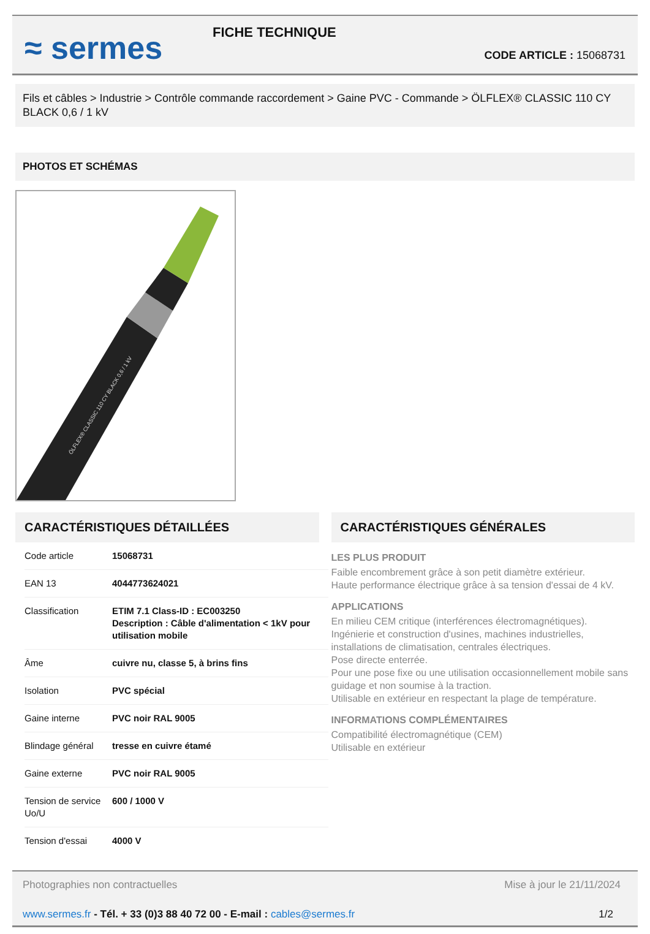≈ sermes
FICHE TECHNIQUE
CODE ARTICLE : 15068731
Fils et câbles > Industrie > Contrôle commande raccordement > Gaine PVC - Commande > ÖLFLEX® CLASSIC 110 CY BLACK 0,6 / 1 kV
PHOTOS ET SCHÉMAS
ÖLFLEX® CLASSIC 110 CY BLACK 0,6 / 1 kV
CARACTÉRISTIQUES DÉTAILLÉES
| Code article | 15068731 |
| EAN 13 | 4044773624021 |
| Classification | ETIM 7.1 Class-ID : EC003250 Description : Câble d'alimentation < 1kV pour utilisation mobile |
| Âme | cuivre nu, classe 5, à brins fins |
| Isolation | PVC spécial |
| Gaine interne | PVC noir RAL 9005 |
| Blindage général | tresse en cuivre étamé |
| Gaine externe | PVC noir RAL 9005 |
| Tension de service Uo/U | 600 / 1000 V |
| Tension d'essai | 4000 V |
CARACTÉRISTIQUES GÉNÉRALES
LES PLUS PRODUIT
Faible encombrement grâce à son petit diamètre extérieur.
Haute performance électrique grâce à sa tension d'essai de 4 kV.
APPLICATIONS
En milieu CEM critique (interférences électromagnétiques).
Ingénierie et construction d'usines, machines industrielles, installations de climatisation, centrales électriques.
Pose directe enterrée.
Pour une pose fixe ou une utilisation occasionnellement mobile sans guidage et non soumise à la traction.
Utilisable en extérieur en respectant la plage de température.
INFORMATIONS COMPLÉMENTAIRES
Compatibilité électromagnétique (CEM)
Utilisable en extérieur
Photographies non contractuelles Mise à jour le 21/11/2024
www.sermes.fr - Tél. + 33 (0)3 88 40 72 00 - E-mail : cables@sermes.fr 1/2